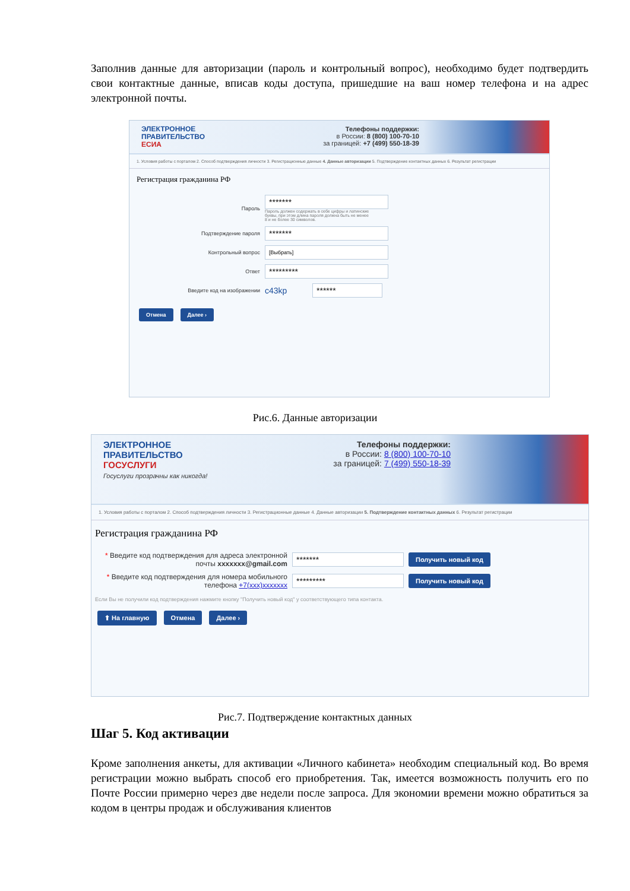Заполнив данные для авторизации (пароль и контрольный вопрос), необходимо будет подтвердить свои контактные данные, вписав коды доступа, пришедшие на ваш номер телефона и на адрес электронной почты.
ЭЛЕКТРОННОЕ
ПРАВИТЕЛЬСТВО
ЕСИА
Телефоны поддержки:
в России: 8 (800) 100-70-10
за границей: +7 (499) 550-18-39
1. Условия работы с порталом 2. Способ подтверждения личности 3. Регистрационные данные 4. Данные авторизации 5. Подтверждение контактных данных 6. Результат регистрации
Регистрация гражданина РФ
Пароль
*******
Пароль должен содержать в себе цифры и латинские буквы, при этом длина пароля должна быть не менее 8 и не более 30 символов.
Подтверждение пароля
*******
Контрольный вопрос
[Выбрать]
Ответ
*********
Введите код на изображении
c43kp
******
Отмена Далее ›
Рис.6. Данные авторизации
ЭЛЕКТРОННОЕ
ПРАВИТЕЛЬСТВО
ГОСУСЛУГИ
Госуслуги прозрачны как никогда!
Телефоны поддержки:
в России: 8 (800) 100-70-10
за границей: 7 (499) 550-18-39
1. Условия работы с порталом 2. Способ подтверждения личности 3. Регистрационные данные 4. Данные авторизации 5. Подтверждение контактных данных 6. Результат регистрации
Регистрация гражданина РФ
* Введите код подтверждения для адреса электронной почты xxxxxxx@gmail.com
*******
Получить новый код
* Введите код подтверждения для номера мобильного телефона +7(xxx)xxxxxxx
*********
Получить новый код
Если Вы не получили код подтверждения нажмите кнопку "Получить новый код" у соответствующего типа контакта.
⬆ На главную Отмена Далее ›
Рис.7. Подтверждение контактных данных
Шаг 5. Код активации
Кроме заполнения анкеты, для активации «Личного кабинета» необходим специальный код. Во время регистрации можно выбрать способ его приобретения. Так, имеется возможность получить его по Почте России примерно через две недели после запроса. Для экономии времени можно обратиться за кодом в центры продаж и обслуживания клиентов